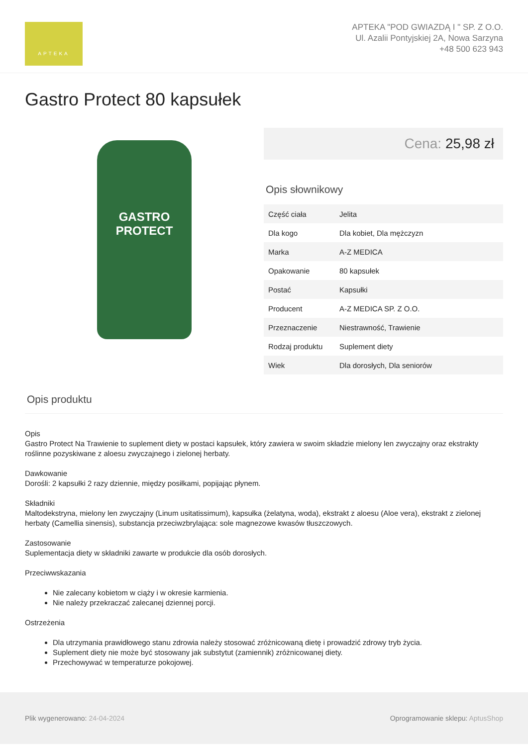APTEKA
APTEKA "POD GWIAZDĄ I " SP. Z O.O.
Ul. Azalii Pontyjskiej 2A, Nowa Sarzyna
+48 500 623 943
Gastro Protect 80 kapsułek
GASTRO PROTECT
Cena: 25,98 zł
Opis słownikowy
| Część ciała | Jelita |
| Dla kogo | Dla kobiet, Dla mężczyzn |
| Marka | A-Z MEDICA |
| Opakowanie | 80 kapsułek |
| Postać | Kapsułki |
| Producent | A-Z MEDICA SP. Z O.O. |
| Przeznaczenie | Niestrawność, Trawienie |
| Rodzaj produktu | Suplement diety |
| Wiek | Dla dorosłych, Dla seniorów |
Opis produktu
Opis
Gastro Protect Na Trawienie to suplement diety w postaci kapsułek, który zawiera w swoim składzie mielony len zwyczajny oraz ekstrakty roślinne pozyskiwane z aloesu zwyczajnego i zielonej herbaty.
Dawkowanie
Dorośli: 2 kapsułki 2 razy dziennie, między posiłkami, popijając płynem.
Składniki
Maltodekstryna, mielony len zwyczajny (Linum usitatissimum), kapsułka (żelatyna, woda), ekstrakt z aloesu (Aloe vera), ekstrakt z zielonej herbaty (Camellia sinensis), substancja przeciwzbrylająca: sole magnezowe kwasów tłuszczowych.
Zastosowanie
Suplementacja diety w składniki zawarte w produkcie dla osób dorosłych.
Przeciwwskazania
Nie zalecany kobietom w ciąży i w okresie karmienia.
Nie należy przekraczać zalecanej dziennej porcji.
Ostrzeżenia
Dla utrzymania prawidłowego stanu zdrowia należy stosować zróżnicowaną dietę i prowadzić zdrowy tryb życia.
Suplement diety nie może być stosowany jak substytut (zamiennik) zróżnicowanej diety.
Przechowywać w temperaturze pokojowej.
Plik wygenerowano: 24-04-2024
Oprogramowanie sklepu: AptusShop